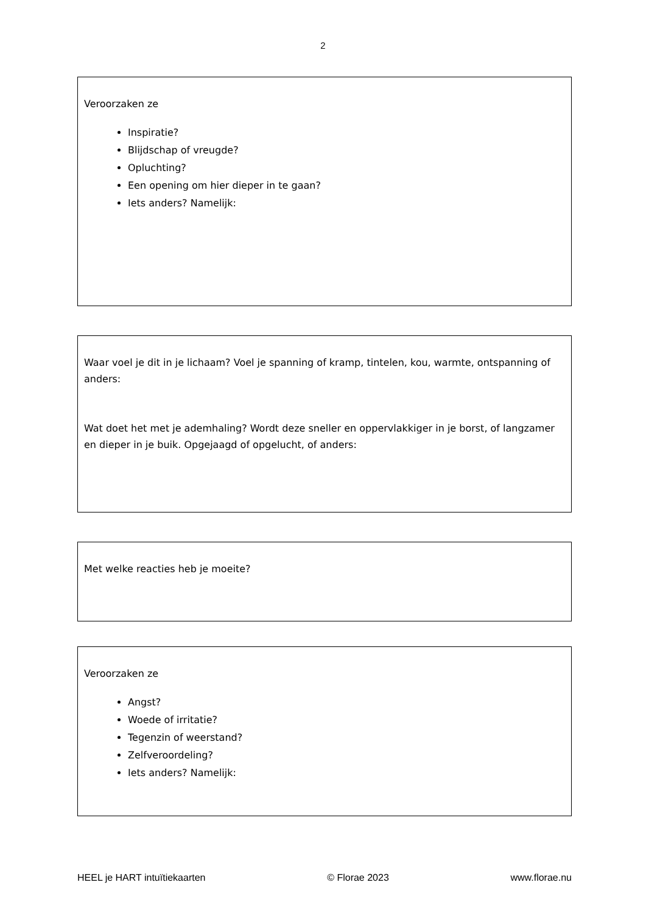2
Veroorzaken ze
Inspiratie?
Blijdschap of vreugde?
Opluchting?
Een opening om hier dieper in te gaan?
Iets anders? Namelijk:
Waar voel je dit in je lichaam? Voel je spanning of kramp, tintelen, kou, warmte, ontspanning of anders:
Wat doet het met je ademhaling? Wordt deze sneller en oppervlakkiger in je borst, of langzamer en dieper in je buik. Opgejaagd of opgelucht, of anders:
Met welke reacties heb je moeite?
Veroorzaken ze
Angst?
Woede of irritatie?
Tegenzin of weerstand?
Zelfveroordeling?
Iets anders? Namelijk:
HEEL je HART intuïtiekaarten © Florae 2023 www.florae.nu